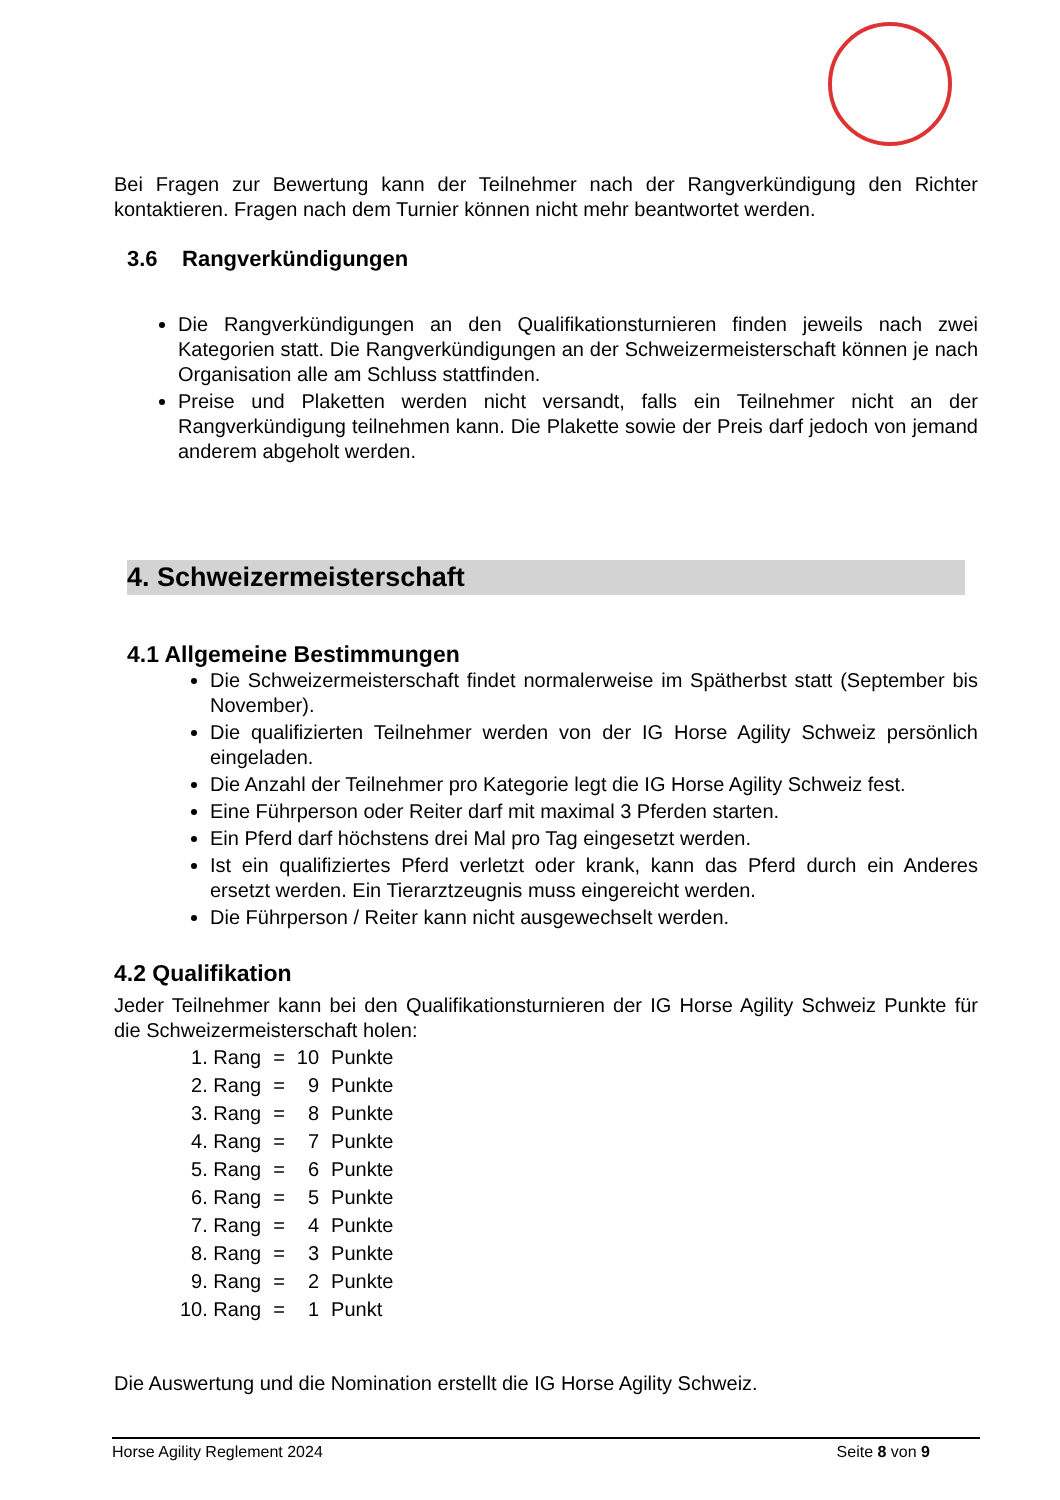Bei Fragen zur Bewertung kann der Teilnehmer nach der Rangverkündigung den Richter kontaktieren. Fragen nach dem Turnier können nicht mehr beantwortet werden.
3.6 Rangverkündigungen
Die Rangverkündigungen an den Qualifikationsturnieren finden jeweils nach zwei Kategorien statt. Die Rangverkündigungen an der Schweizermeisterschaft können je nach Organisation alle am Schluss stattfinden.
Preise und Plaketten werden nicht versandt, falls ein Teilnehmer nicht an der Rangverkündigung teilnehmen kann. Die Plakette sowie der Preis darf jedoch von jemand anderem abgeholt werden.
4. Schweizermeisterschaft
4.1 Allgemeine Bestimmungen
Die Schweizermeisterschaft findet normalerweise im Spätherbst statt (September bis November).
Die qualifizierten Teilnehmer werden von der IG Horse Agility Schweiz persönlich eingeladen.
Die Anzahl der Teilnehmer pro Kategorie legt die IG Horse Agility Schweiz fest.
Eine Führperson oder Reiter darf mit maximal 3 Pferden starten.
Ein Pferd darf höchstens drei Mal pro Tag eingesetzt werden.
Ist ein qualifiziertes Pferd verletzt oder krank, kann das Pferd durch ein Anderes ersetzt werden. Ein Tierarztzeugnis muss eingereicht werden.
Die Führperson / Reiter kann nicht ausgewechselt werden.
4.2 Qualifikation
Jeder Teilnehmer kann bei den Qualifikationsturnieren der IG Horse Agility Schweiz Punkte für die Schweizermeisterschaft holen:
| 1. Rang | = | 10 | Punkte |
| 2. Rang | = | 9 | Punkte |
| 3. Rang | = | 8 | Punkte |
| 4. Rang | = | 7 | Punkte |
| 5. Rang | = | 6 | Punkte |
| 6. Rang | = | 5 | Punkte |
| 7. Rang | = | 4 | Punkte |
| 8. Rang | = | 3 | Punkte |
| 9. Rang | = | 2 | Punkte |
| 10. Rang | = | 1 | Punkt |
Die Auswertung und die Nomination erstellt die IG Horse Agility Schweiz.
Horse Agility Reglement 2024 Seite 8 von 9